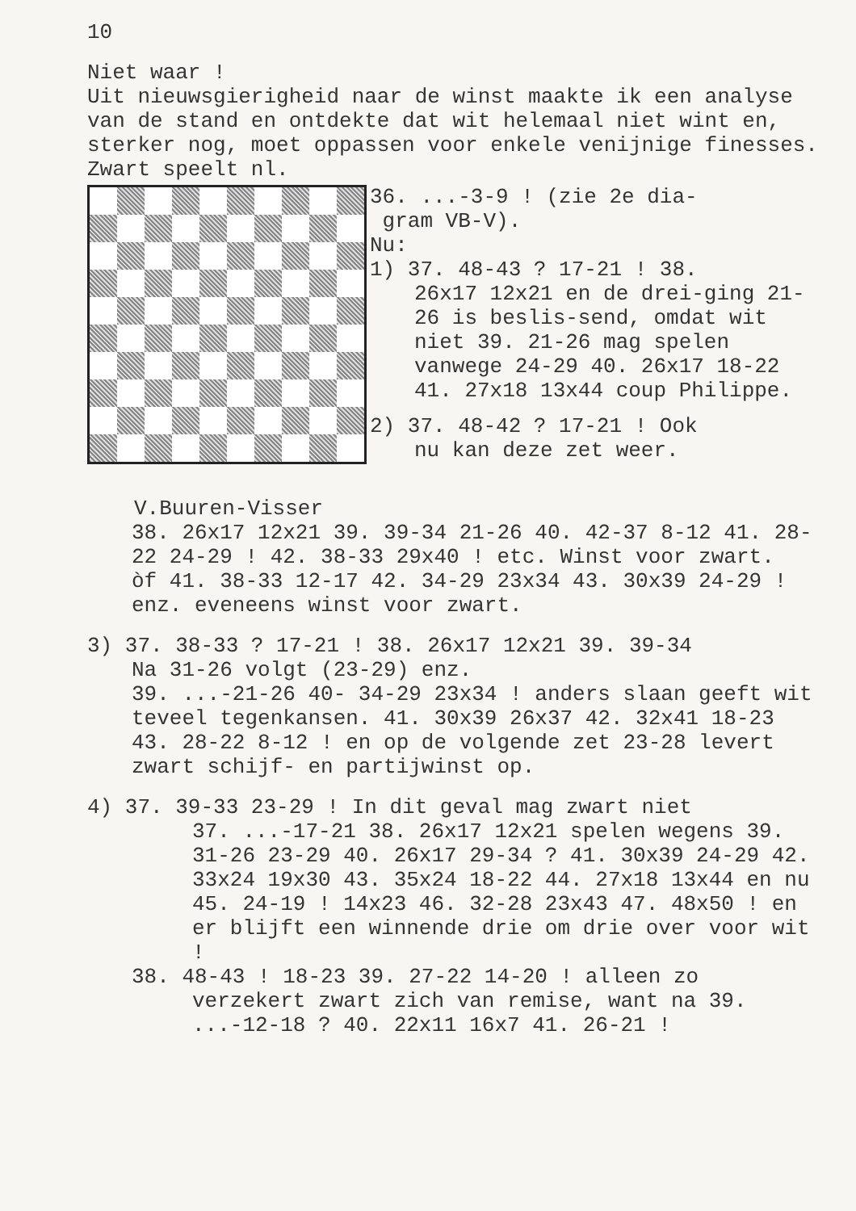10
Niet waar !
Uit nieuwsgierigheid naar de winst maakte ik een analyse van de stand en ontdekte dat wit helemaal niet wint en, sterker nog, moet oppassen voor enkele venijnige finesses. Zwart speelt nl.
V.Buuren-Visser
36. ...-3-9 ! (zie 2e dia-
gram VB-V).
Nu:
1) 37. 48-43 ? 17-21 ! 38.
26x17 12x21 en de drei-ging 21-26 is beslis-send, omdat wit niet 39. 21-26 mag spelen vanwege 24-29 40. 26x17 18-22 41. 27x18 13x44 coup Philippe.
2) 37. 48-42 ? 17-21 ! Ook
nu kan deze zet weer.
38. 26x17 12x21 39. 39-34 21-26 40. 42-37 8-12 41. 28-22 24-29 ! 42. 38-33 29x40 ! etc. Winst voor zwart.
òf 41. 38-33 12-17 42. 34-29 23x34 43. 30x39 24-29 ! enz. eveneens winst voor zwart.
3) 37. 38-33 ? 17-21 ! 38. 26x17 12x21 39. 39-34
Na 31-26 volgt (23-29) enz.
39. ...-21-26 40- 34-29 23x34 ! anders slaan geeft wit teveel tegenkansen. 41. 30x39 26x37 42. 32x41 18-23 43. 28-22 8-12 ! en op de volgende zet 23-28 levert zwart schijf- en partijwinst op.
4) 37. 39-33 23-29 ! In dit geval mag zwart niet
37. ...-17-21 38. 26x17 12x21 spelen wegens 39. 31-26 23-29 40. 26x17 29-34 ? 41. 30x39 24-29 42. 33x24 19x30 43. 35x24 18-22 44. 27x18 13x44 en nu 45. 24-19 ! 14x23 46. 32-28 23x43 47. 48x50 ! en er blijft een winnende drie om drie over voor wit !
38. 48-43 ! 18-23 39. 27-22 14-20 ! alleen zo
verzekert zwart zich van remise, want na 39. ...-12-18 ? 40. 22x11 16x7 41. 26-21 !